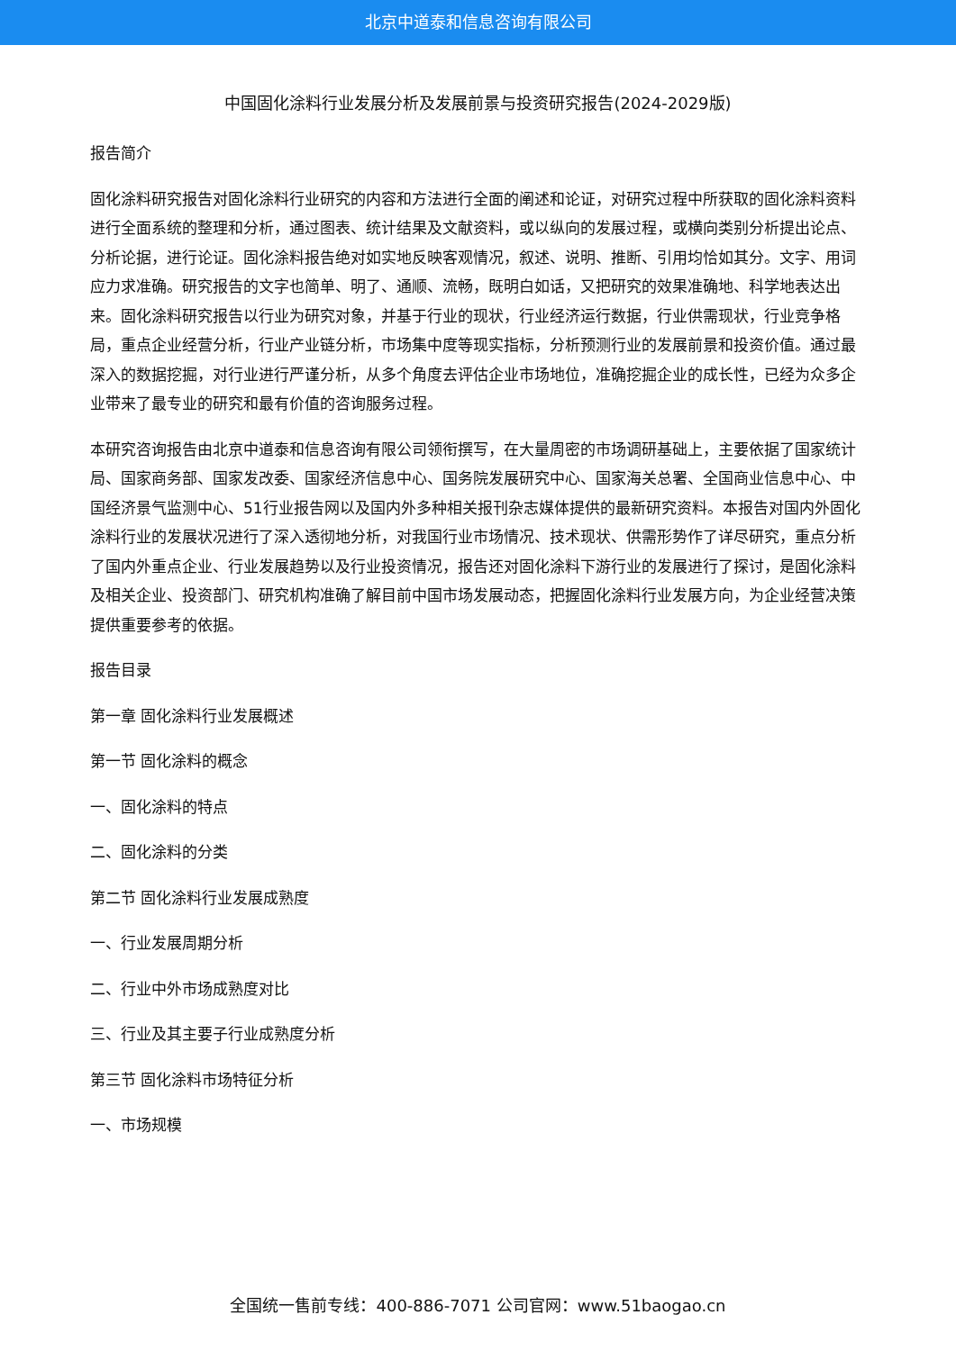北京中道泰和信息咨询有限公司
中国固化涂料行业发展分析及发展前景与投资研究报告(2024-2029版)
报告简介
固化涂料研究报告对固化涂料行业研究的内容和方法进行全面的阐述和论证，对研究过程中所获取的固化涂料资料进行全面系统的整理和分析，通过图表、统计结果及文献资料，或以纵向的发展过程，或横向类别分析提出论点、分析论据，进行论证。固化涂料报告绝对如实地反映客观情况，叙述、说明、推断、引用均恰如其分。文字、用词应力求准确。研究报告的文字也简单、明了、通顺、流畅，既明白如话，又把研究的效果准确地、科学地表达出来。固化涂料研究报告以行业为研究对象，并基于行业的现状，行业经济运行数据，行业供需现状，行业竞争格局，重点企业经营分析，行业产业链分析，市场集中度等现实指标，分析预测行业的发展前景和投资价值。通过最深入的数据挖掘，对行业进行严谨分析，从多个角度去评估企业市场地位，准确挖掘企业的成长性，已经为众多企业带来了最专业的研究和最有价值的咨询服务过程。
本研究咨询报告由北京中道泰和信息咨询有限公司领衔撰写，在大量周密的市场调研基础上，主要依据了国家统计局、国家商务部、国家发改委、国家经济信息中心、国务院发展研究中心、国家海关总署、全国商业信息中心、中国经济景气监测中心、51行业报告网以及国内外多种相关报刊杂志媒体提供的最新研究资料。本报告对国内外固化涂料行业的发展状况进行了深入透彻地分析，对我国行业市场情况、技术现状、供需形势作了详尽研究，重点分析了国内外重点企业、行业发展趋势以及行业投资情况，报告还对固化涂料下游行业的发展进行了探讨，是固化涂料及相关企业、投资部门、研究机构准确了解目前中国市场发展动态，把握固化涂料行业发展方向，为企业经营决策提供重要参考的依据。
报告目录
第一章 固化涂料行业发展概述
第一节 固化涂料的概念
一、固化涂料的特点
二、固化涂料的分类
第二节 固化涂料行业发展成熟度
一、行业发展周期分析
二、行业中外市场成熟度对比
三、行业及其主要子行业成熟度分析
第三节 固化涂料市场特征分析
一、市场规模
全国统一售前专线：400-886-7071 公司官网：www.51baogao.cn